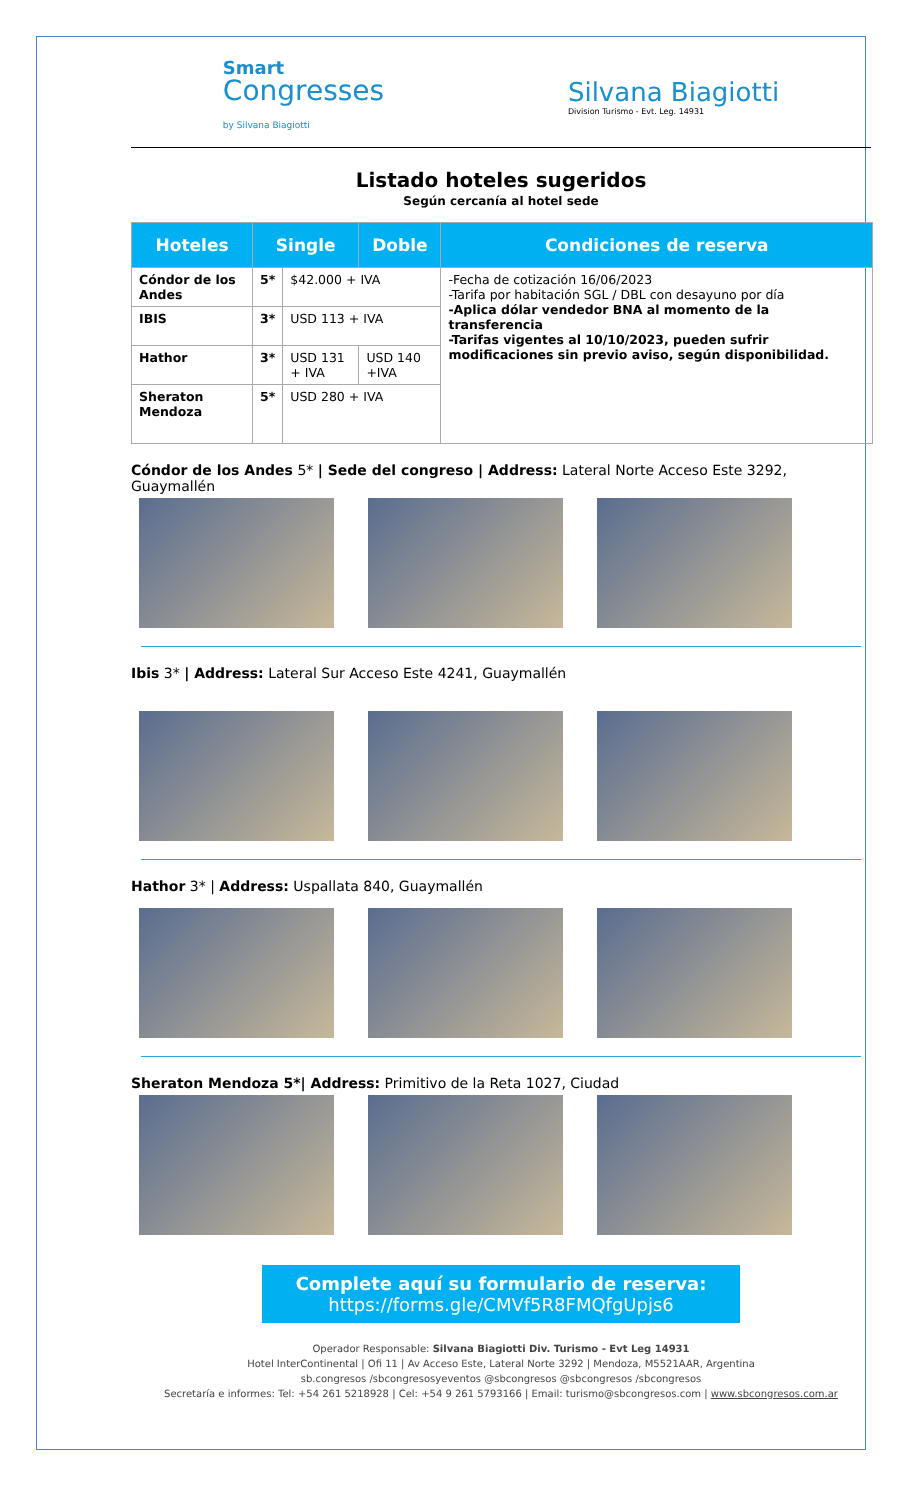Smart
Congresses
by Silvana Biagiotti
Silvana Biagiotti
Division Turismo - Evt. Leg. 14931
Listado hoteles sugeridos
Según cercanía al hotel sede
| Hoteles | Single | | Doble | Condiciones de reserva |
| --- | --- | --- | --- | --- |
| Cóndor de los Andes | 5* | $42.000 + IVA | | -Fecha de cotización 16/06/2023 -Tarifa por habitación SGL / DBL con desayuno por día -Aplica dólar vendedor BNA al momento de la transferencia -Tarifas vigentes al 10/10/2023, pueden sufrir modificaciones sin previo aviso, según disponibilidad. |
| IBIS | 3* | USD 113 + IVA | | |
| Hathor | 3* | USD 131 + IVA | USD 140 +IVA | |
| Sheraton Mendoza | 5* | USD 280 + IVA | | |
Cóndor de los Andes 5* | Sede del congreso | Address: Lateral Norte Acceso Este 3292, Guaymallén
Ibis 3* | Address: Lateral Sur Acceso Este 4241, Guaymallén
Hathor 3* | Address: Uspallata 840, Guaymallén
Sheraton Mendoza 5*| Address: Primitivo de la Reta 1027, Ciudad
Complete aquí su formulario de reserva:
https://forms.gle/CMVf5R8FMQfgUpjs6
Operador Responsable: Silvana Biagiotti Div. Turismo - Evt Leg 14931
Hotel InterContinental | Ofi 11 | Av Acceso Este, Lateral Norte 3292 | Mendoza, M5521AAR, Argentina
sb.congresos /sbcongresosyeventos @sbcongresos @sbcongresos /sbcongresos
Secretaría e informes: Tel: +54 261 5218928 | Cel: +54 9 261 5793166 | Email: turismo@sbcongresos.com | www.sbcongresos.com.ar